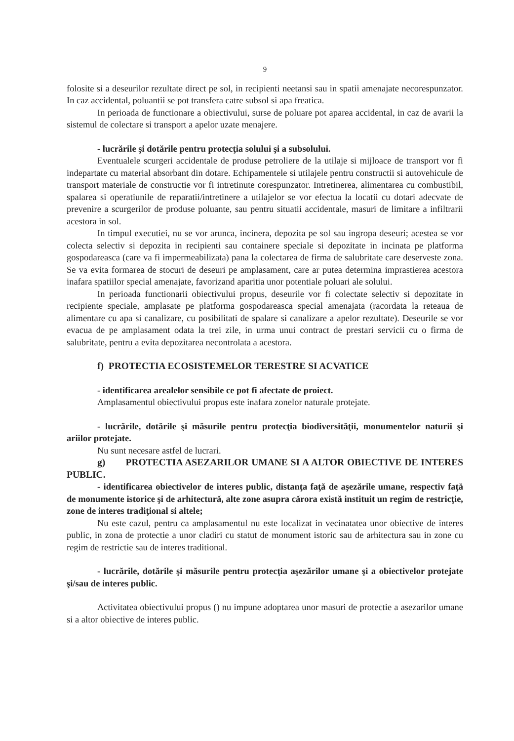9
folosite si a deseurilor rezultate direct pe sol, in recipienti neetansi sau in spatii amenajate necorespunzator. In caz accidental, poluantii se pot transfera catre subsol si apa freatica.
In perioada de functionare a obiectivului, surse de poluare pot aparea accidental, in caz de avarii la sistemul de colectare si transport a apelor uzate menajere.
- lucrările şi dotările pentru protecţia solului şi a subsolului.
Eventualele scurgeri accidentale de produse petroliere de la utilaje si mijloace de transport vor fi indepartate cu material absorbant din dotare. Echipamentele si utilajele pentru constructii si autovehicule de transport materiale de constructie vor fi intretinute corespunzator. Intretinerea, alimentarea cu combustibil, spalarea si operatiunile de reparatii/intretinere a utilajelor se vor efectua la locatii cu dotari adecvate de prevenire a scurgerilor de produse poluante, sau pentru situatii accidentale, masuri de limitare a infiltrarii acestora in sol.
In timpul executiei, nu se vor arunca, incinera, depozita pe sol sau ingropa deseuri; acestea se vor colecta selectiv si depozita in recipienti sau containere speciale si depozitate in incinata pe platforma gospodareasca (care va fi impermeabilizata) pana la colectarea de firma de salubritate care deserveste zona. Se va evita formarea de stocuri de deseuri pe amplasament, care ar putea determina imprastierea acestora inafara spatiilor special amenajate, favorizand aparitia unor potentiale poluari ale solului.
In perioada functionarii obiectivului propus, deseurile vor fi colectate selectiv si depozitate in recipiente speciale, amplasate pe platforma gospodareasca special amenajata (racordata la reteaua de alimentare cu apa si canalizare, cu posibilitati de spalare si canalizare a apelor rezultate). Deseurile se vor evacua de pe amplasament odata la trei zile, in urma unui contract de prestari servicii cu o firma de salubritate, pentru a evita depozitarea necontrolata a acestora.
f) PROTECTIA ECOSISTEMELOR TERESTRE SI ACVATICE
- identificarea arealelor sensibile ce pot fi afectate de proiect.
Amplasamentul obiectivului propus este inafara zonelor naturale protejate.
- lucrările, dotările şi măsurile pentru protecţia biodiversităţii, monumentelor naturii şi ariilor protejate.
Nu sunt necesare astfel de lucrari.
g) PROTECTIA ASEZARILOR UMANE SI A ALTOR OBIECTIVE DE INTERES PUBLIC.
- identificarea obiectivelor de interes public, distanţa faţă de aşezările umane, respectiv faţă de monumente istorice şi de arhitectură, alte zone asupra cărora există instituit un regim de restricţie, zone de interes tradiţional si altele;
Nu este cazul, pentru ca amplasamentul nu este localizat in vecinatatea unor obiective de interes public, in zona de protectie a unor cladiri cu statut de monument istoric sau de arhitectura sau in zone cu regim de restrictie sau de interes traditional.
- lucrările, dotările şi măsurile pentru protecţia aşezărilor umane şi a obiectivelor protejate şi/sau de interes public.
Activitatea obiectivului propus () nu impune adoptarea unor masuri de protectie a asezarilor umane si a altor obiective de interes public.